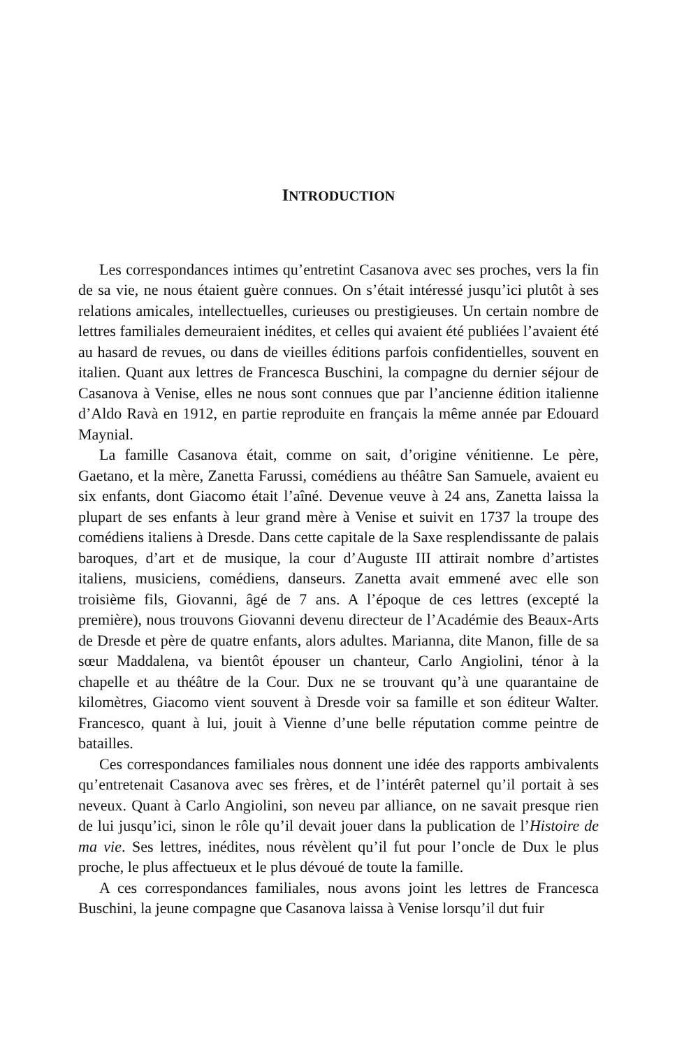INTRODUCTION
Les correspondances intimes qu’entretint Casanova avec ses proches, vers la fin de sa vie, ne nous étaient guère connues. On s’était intéressé jusqu’ici plutôt à ses relations amicales, intellectuelles, curieuses ou prestigieuses. Un certain nombre de lettres familiales demeuraient inédites, et celles qui avaient été publiées l’avaient été au hasard de revues, ou dans de vieilles éditions parfois confidentielles, souvent en italien. Quant aux lettres de Francesca Buschini, la compagne du dernier séjour de Casanova à Venise, elles ne nous sont connues que par l’ancienne édition italienne d’Aldo Ravà en 1912, en partie reproduite en français la même année par Edouard Maynial.
La famille Casanova était, comme on sait, d’origine vénitienne. Le père, Gaetano, et la mère, Zanetta Farussi, comédiens au théâtre San Samuele, avaient eu six enfants, dont Giacomo était l’aîné. Devenue veuve à 24 ans, Zanetta laissa la plupart de ses enfants à leur grand mère à Venise et suivit en 1737 la troupe des comédiens italiens à Dresde. Dans cette capitale de la Saxe resplendissante de palais baroques, d’art et de musique, la cour d’Auguste III attirait nombre d’artistes italiens, musiciens, comédiens, danseurs. Zanetta avait emmené avec elle son troisième fils, Giovanni, âgé de 7 ans. A l’époque de ces lettres (excepté la première), nous trouvons Giovanni devenu directeur de l’Académie des Beaux-Arts de Dresde et père de quatre enfants, alors adultes. Marianna, dite Manon, fille de sa sœur Maddalena, va bientôt épouser un chanteur, Carlo Angiolini, ténor à la chapelle et au théâtre de la Cour. Dux ne se trouvant qu’à une quarantaine de kilomètres, Giacomo vient souvent à Dresde voir sa famille et son éditeur Walter. Francesco, quant à lui, jouit à Vienne d’une belle réputation comme peintre de batailles.
Ces correspondances familiales nous donnent une idée des rapports ambivalents qu’entretenait Casanova avec ses frères, et de l’intérêt paternel qu’il portait à ses neveux. Quant à Carlo Angiolini, son neveu par alliance, on ne savait presque rien de lui jusqu’ici, sinon le rôle qu’il devait jouer dans la publication de l’Histoire de ma vie. Ses lettres, inédites, nous révèlent qu’il fut pour l’oncle de Dux le plus proche, le plus affectueux et le plus dévoué de toute la famille.
A ces correspondances familiales, nous avons joint les lettres de Francesca Buschini, la jeune compagne que Casanova laissa à Venise lorsqu’il dut fuir